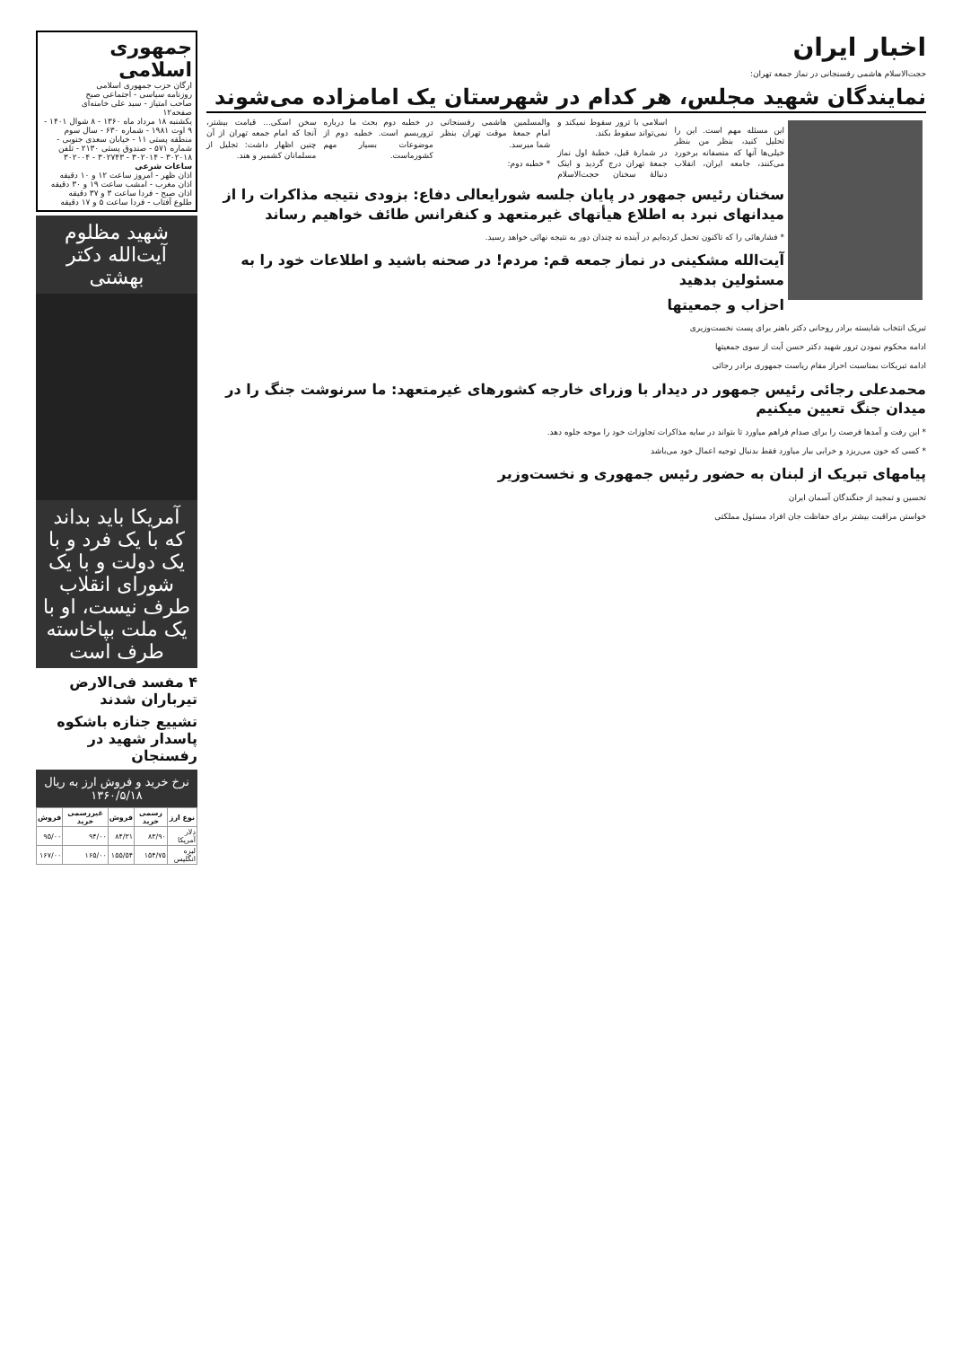اخبار ایران
حجت‌الاسلام هاشمی رفسنجانی در نماز جمعه تهران:
نمایندگان شهید مجلس، هر کدام در شهرستان یک امامزاده می‌شوند
این مسئله مهم است. این را تحلیل کنید، بنظر من بنظر خیلی‌ها آنها که منصفانه برخورد می‌کنند، جامعه ایران، انقلاب اسلامی با ترور سقوط نمیکند و نمی‌تواند سقوط بکند.
در شمارهٔ قبل، خطبهٔ اول نماز جمعهٔ تهران درج گردید و اینک دنبالهٔ سخنان حجت‌الاسلام والمسلمین هاشمی رفسنجانی امام جمعهٔ موقت تهران بنظر شما میرسد.
* خطبه دوم:
در خطبه دوم بحث ما درباره تروریسم است. خطبه دوم از موضوعات بسیار مهم کشورماست.
سخن اسکی... قیامت بیشتر، آنجا که امام جمعه تهران از آن چنین اظهار داشت: تجلیل از مسلمانان کشمیر و هند.
سخنان رئیس جمهور در پایان جلسه شورایعالی دفاع: بزودی نتیجه مذاکرات را از میدانهای نبرد به اطلاع هیأتهای غیرمتعهد و کنفرانس طائف خواهیم رساند
* فشارهائی را که تاکنون تحمل کرده‌ایم در آینده نه چندان دور به نتیجه نهائی خواهد رسید.
آیت‌الله مشکینی در نماز جمعه قم: مردم! در صحنه باشید و اطلاعات خود را به مسئولین بدهید
احزاب و جمعیتها
تبریک انتخاب شایسته برادر روحانی دکتر باهنر برای پست نخست‌وزیری
ادامه محکوم نمودن ترور شهید دکتر حسن آیت از سوی جمعیتها
ادامه تبریکات بمناسبت احراز مقام ریاست جمهوری برادر رجائی
محمدعلی رجائی رئیس جمهور در دیدار با وزرای خارجه کشورهای غیرمتعهد: ما سرنوشت جنگ را در میدان جنگ تعیین میکنیم
* این رفت و آمدها فرصت را برای صدام فراهم میاورد تا بتواند در سایه مذاکرات تجاوزات خود را موجه جلوه دهد.
* کسی که خون می‌ریزد و خرابی ببار میاورد فقط بدنبال توجیه اعمال خود می‌باشد
پیامهای تبریک از لبنان به حضور رئیس جمهوری و نخست‌وزیر
تحسین و تمجید از جنگندگان آسمان ایران
خواستن مراقبت بیشتر برای حفاظت جان افراد مسئول مملکتی
جمهوری اسلامی
ارگان حزب جمهوری اسلامی
روزنامه سیاسی - اجتماعی صبح
صاحب امتیاز - سید علی خامنه‌ای
صفحه۱۲
یکشنبه ۱۸ مرداد ماه ۱۳۶۰ - ۸ شوال ۱۴۰۱ - ۹ اوت ۱۹۸۱ - شماره ۶۳۰ - سال سوم
منطقه پستی ۱۱ - خیابان سعدی جنوبی - شماره ۵۷۱ - صندوق پستی ۲۱۳۰ - تلفن ۳۰۲۰۱۸ - ۳۰۲۰۱۴ - ۳۰۲۷۴۳ - ۳۰۲۰۰۴
ساعات شرعی
اذان ظهر - امروز ساعت ۱۲ و ۱۰ دقیقه
اذان مغرب - امشب ساعت ۱۹ و ۳۰ دقیقه
اذان صبح - فردا ساعت ۳ و ۳۷ دقیقه
طلوع آفتاب - فردا ساعت ۵ و ۱۷ دقیقه
شهید مظلوم آیت‌الله دکتر بهشتی
آمریکا باید بداند که با یک فرد و با یک دولت و با یک شورای انقلاب طرف نیست، او با یک ملت بپاخاسته طرف است
۴ مفسد فی‌الارض تیرباران شدند
تشییع جنازه باشکوه پاسدار شهید در رفسنجان
نرخ خرید و فروش ارز به ریال ۱۳۶۰/۵/۱۸
| نوع ارز | رسمی خرید | فروش | غیررسمی خرید | فروش |
| --- | --- | --- | --- | --- |
| دلار آمریکا | ۸۳/۹۰ | ۸۴/۳۱ | ۹۴/۰۰ | ۹۵/۰۰ |
| لیره انگلیس | ۱۵۴/۷۵ | ۱۵۵/۵۴ | ۱۶۵/۰۰ | ۱۶۷/۰۰ |